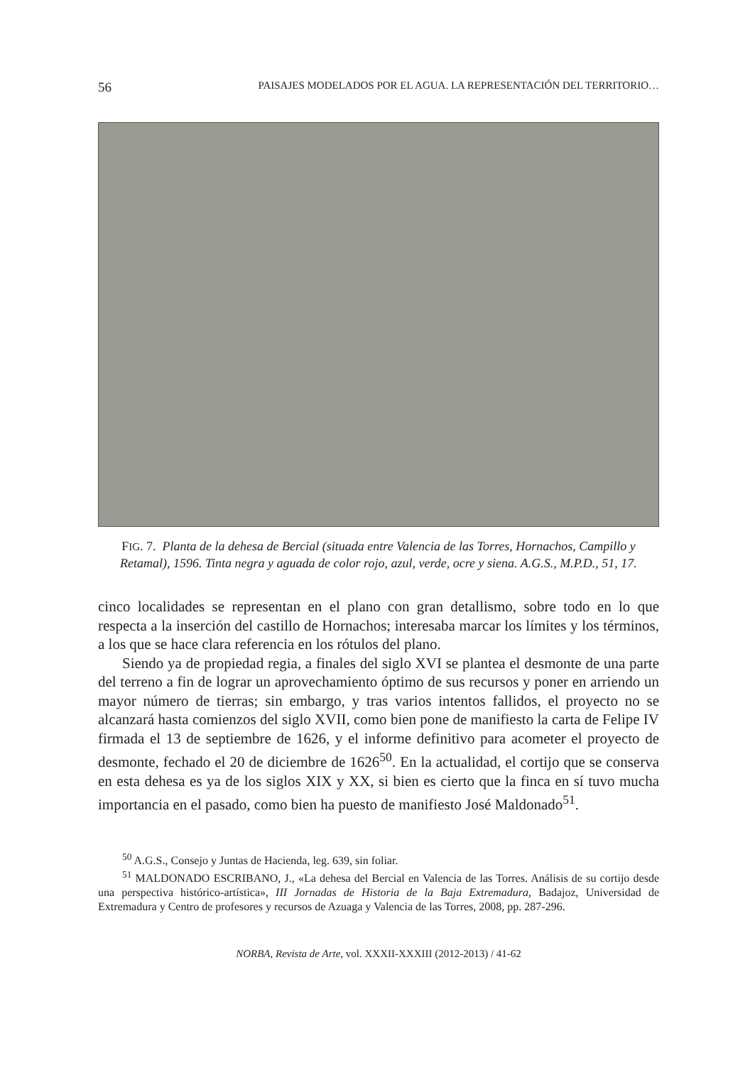56 PAISAJES MODELADOS POR EL AGUA. LA REPRESENTACIÓN DEL TERRITORIO…
FIG. 7. Planta de la dehesa de Bercial (situada entre Valencia de las Torres, Hornachos, Campillo y Retamal), 1596. Tinta negra y aguada de color rojo, azul, verde, ocre y siena. A.G.S., M.P.D., 51, 17.
cinco localidades se representan en el plano con gran detallismo, sobre todo en lo que respecta a la inserción del castillo de Hornachos; interesaba marcar los límites y los términos, a los que se hace clara referencia en los rótulos del plano.
Siendo ya de propiedad regia, a finales del siglo XVI se plantea el desmonte de una parte del terreno a fin de lograr un aprovechamiento óptimo de sus recursos y poner en arriendo un mayor número de tierras; sin embargo, y tras varios intentos fallidos, el proyecto no se alcanzará hasta comienzos del siglo XVII, como bien pone de manifiesto la carta de Felipe IV firmada el 13 de septiembre de 1626, y el informe definitivo para acometer el proyecto de desmonte, fechado el 20 de diciembre de 1626<sup>50</sup>. En la actualidad, el cortijo que se conserva en esta dehesa es ya de los siglos XIX y XX, si bien es cierto que la finca en sí tuvo mucha importancia en el pasado, como bien ha puesto de manifiesto José Maldonado<sup>51</sup>.
<sup>50</sup> A.G.S., Consejo y Juntas de Hacienda, leg. 639, sin foliar.
<sup>51</sup> MALDONADO ESCRIBANO, J., «La dehesa del Bercial en Valencia de las Torres. Análisis de su cortijo desde una perspectiva histórico-artística», III Jornadas de Historia de la Baja Extremadura, Badajoz, Universidad de Extremadura y Centro de profesores y recursos de Azuaga y Valencia de las Torres, 2008, pp. 287-296.
NORBA, Revista de Arte, vol. XXXII-XXXIII (2012-2013) / 41-62